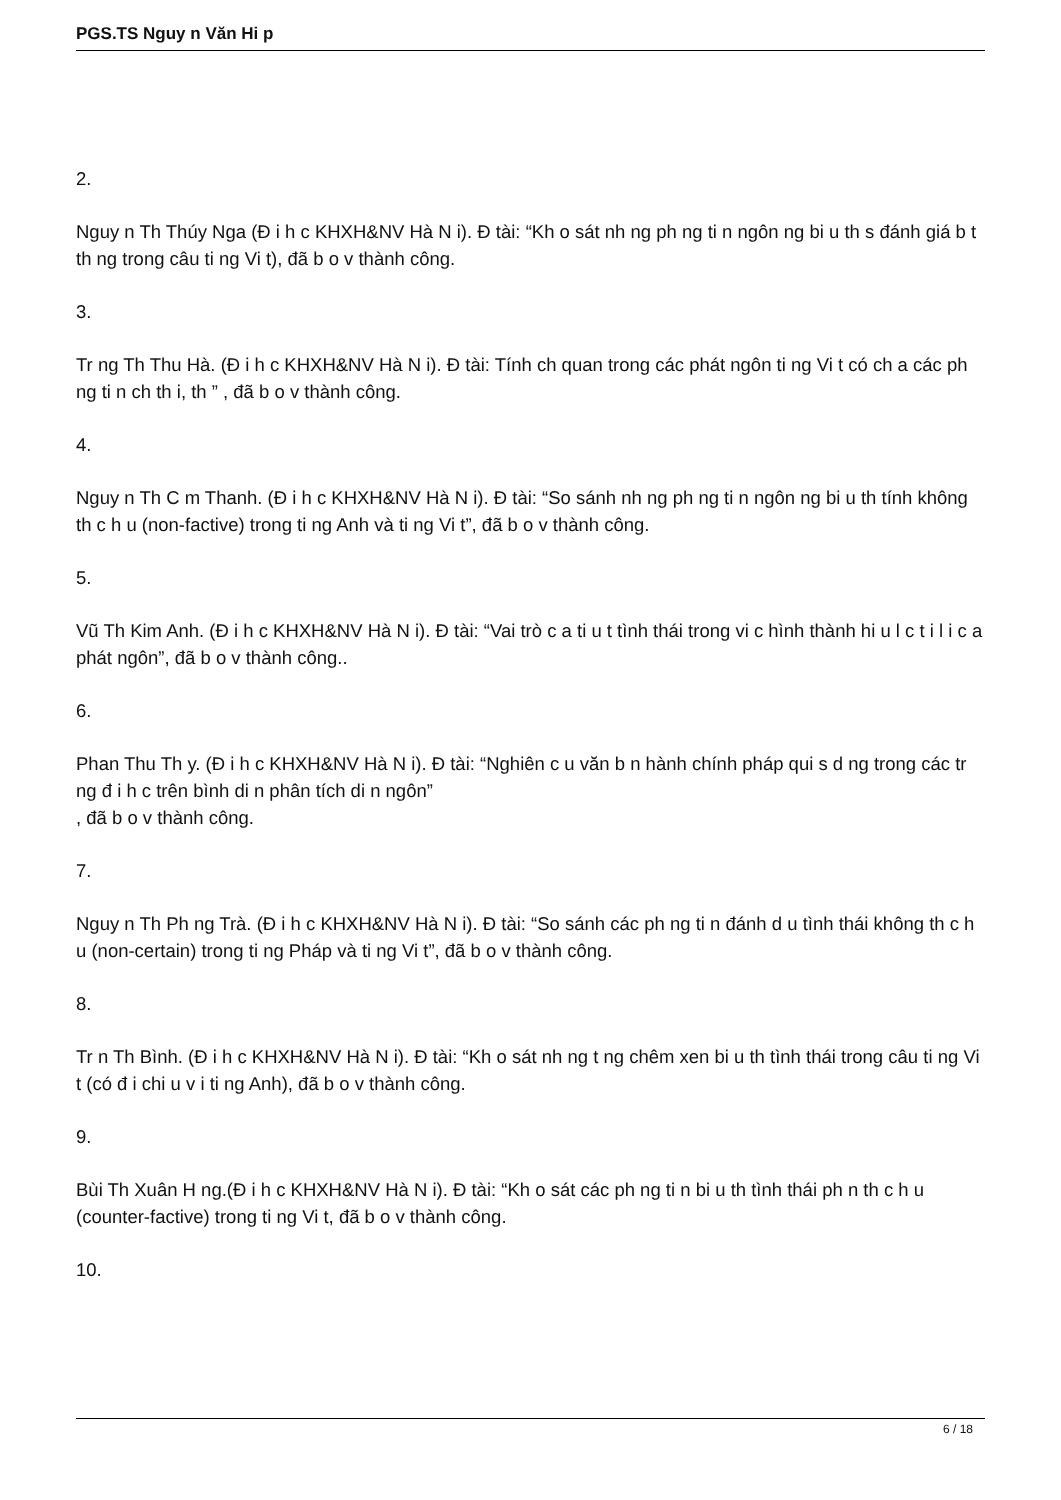PGS.TS Nguy n Văn Hi p
2.
Nguy n Th Thúy Nga (Đ i h c KHXH&NV Hà N i). Đ tài: “Kh o sát nh ng ph ng ti n ngôn ng bi u th s đánh giá b t th ng trong câu ti ng Vi t), đã b o v thành công.
3.
Tr ng Th Thu Hà. (Đ i h c KHXH&NV Hà N i). Đ tài: Tính ch quan trong các phát ngôn ti ng Vi t có ch a các ph ng ti n ch th i, th ” , đã b o v thành công.
4.
Nguy n Th C m Thanh. (Đ i h c KHXH&NV Hà N i). Đ tài: “So sánh nh ng ph ng ti n ngôn ng bi u th tính không th c h u (non-factive) trong ti ng Anh và ti ng Vi t”, đã b o v thành công.
5.
Vũ Th Kim Anh. (Đ i h c KHXH&NV Hà N i). Đ tài: “Vai trò c a ti u t tình thái trong vi c hình thành hi u l c t i l i c a phát ngôn”, đã b o v thành công..
6.
Phan Thu Th y. (Đ i h c KHXH&NV Hà N i). Đ tài: “Nghiên c u văn b n hành chính pháp qui s d ng trong các tr ng đ i h c trên bình di n phân tích di n ngôn”
, đã b o v thành công.
7.
Nguy n Th Ph ng Trà. (Đ i h c KHXH&NV Hà N i). Đ tài: “So sánh các ph ng ti n đánh d u tình thái không th c h u (non-certain) trong ti ng Pháp và ti ng Vi t”, đã b o v thành công.
8.
Tr n Th Bình. (Đ i h c KHXH&NV Hà N i). Đ tài: “Kh o sát nh ng t ng chêm xen bi u th tình thái trong câu ti ng Vi t (có đ i chi u v i ti ng Anh), đã b o v thành công.
9.
Bùi Th Xuân H ng.(Đ i h c KHXH&NV Hà N i). Đ tài: “Kh o sát các ph ng ti n bi u th tình thái ph n th c h u (counter-factive) trong ti ng Vi t, đã b o v thành công.
10.
6 / 18